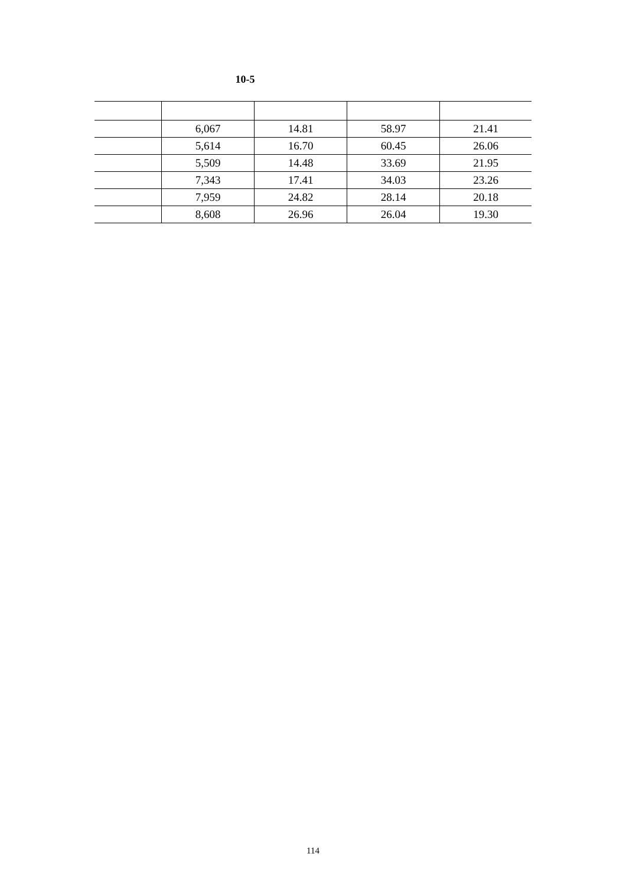10-5
| | 6,067 | 14.81 | 58.97 | 21.41 |
| | 5,614 | 16.70 | 60.45 | 26.06 |
| | 5,509 | 14.48 | 33.69 | 21.95 |
| | 7,343 | 17.41 | 34.03 | 23.26 |
| | 7,959 | 24.82 | 28.14 | 20.18 |
| | 8,608 | 26.96 | 26.04 | 19.30 |
114